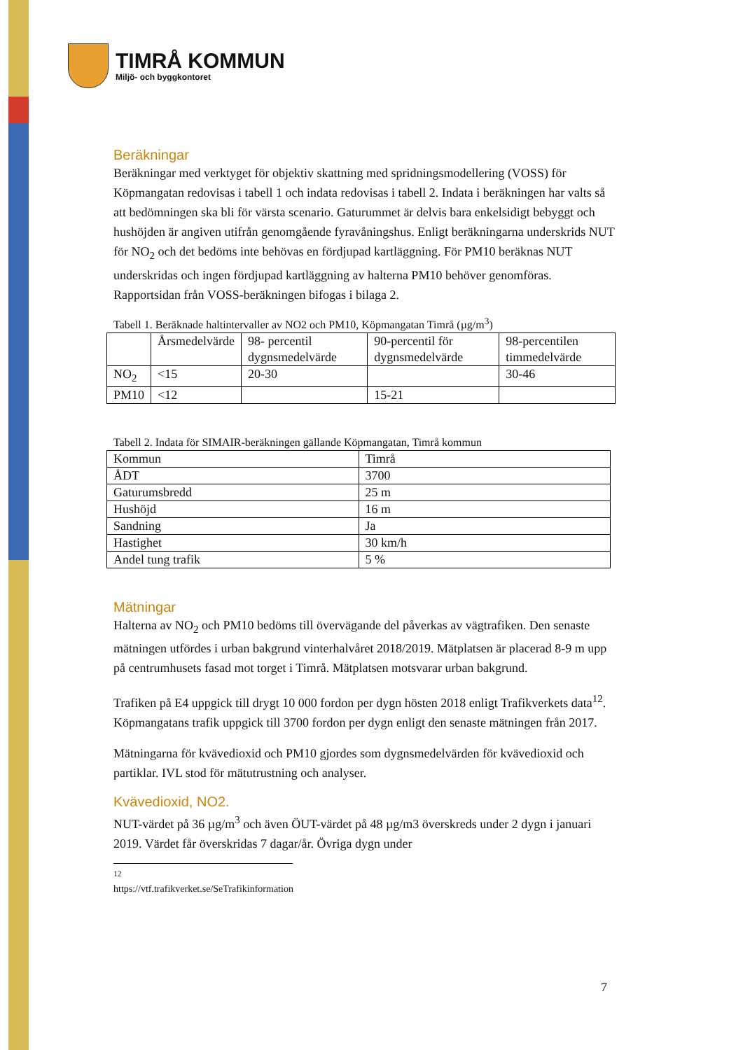TIMRÅ KOMMUN
Miljö- och byggkontoret
Beräkningar
Beräkningar med verktyget för objektiv skattning med spridningsmodellering (VOSS) för Köpmangatan redovisas i tabell 1 och indata redovisas i tabell 2. Indata i beräkningen har valts så att bedömningen ska bli för värsta scenario. Gaturummet är delvis bara enkelsidigt bebyggt och hushöjden är angiven utifrån genomgående fyravåningshus. Enligt beräkningarna underskrids NUT för NO<sub>2</sub> och det bedöms inte behövas en fördjupad kartläggning. För PM10 beräknas NUT underskridas och ingen fördjupad kartläggning av halterna PM10 behöver genomföras. Rapportsidan från VOSS-beräkningen bifogas i bilaga 2.
Tabell 1. Beräknade haltintervaller av NO2 och PM10, Köpmangatan Timrå (µg/m<sup>3</sup>)
| | Årsmedelvärde | 98- percentil dygnsmedelvärde | 90-percentil för dygnsmedelvärde | 98-percentilen timmedelvärde |
| --- | --- | --- | --- | --- |
| NO<sub>2</sub> | <15 | 20-30 | | 30-46 |
| PM10 | <12 | | 15-21 | |
Tabell 2. Indata för SIMAIR-beräkningen gällande Köpmangatan, Timrå kommun
| Kommun | Timrå |
| ÅDT | 3700 |
| Gaturumsbredd | 25 m |
| Hushöjd | 16 m |
| Sandning | Ja |
| Hastighet | 30 km/h |
| Andel tung trafik | 5 % |
Mätningar
Halterna av NO<sub>2</sub> och PM10 bedöms till övervägande del påverkas av vägtrafiken. Den senaste mätningen utfördes i urban bakgrund vinterhalvåret 2018/2019. Mätplatsen är placerad 8-9 m upp på centrumhusets fasad mot torget i Timrå. Mätplatsen motsvarar urban bakgrund.
Trafiken på E4 uppgick till drygt 10 000 fordon per dygn hösten 2018 enligt Trafikverkets data<sup>12</sup>. Köpmangatans trafik uppgick till 3700 fordon per dygn enligt den senaste mätningen från 2017.
Mätningarna för kvävedioxid och PM10 gjordes som dygnsmedelvärden för kvävedioxid och partiklar. IVL stod för mätutrustning och analyser.
Kvävedioxid, NO2.
NUT-värdet på 36 µg/m<sup>3</sup> och även ÖUT-värdet på 48 µg/m3 överskreds under 2 dygn i januari 2019. Värdet får överskridas 7 dagar/år. Övriga dygn under
<sup>12</sup> https://vtf.trafikverket.se/SeTrafikinformation
7